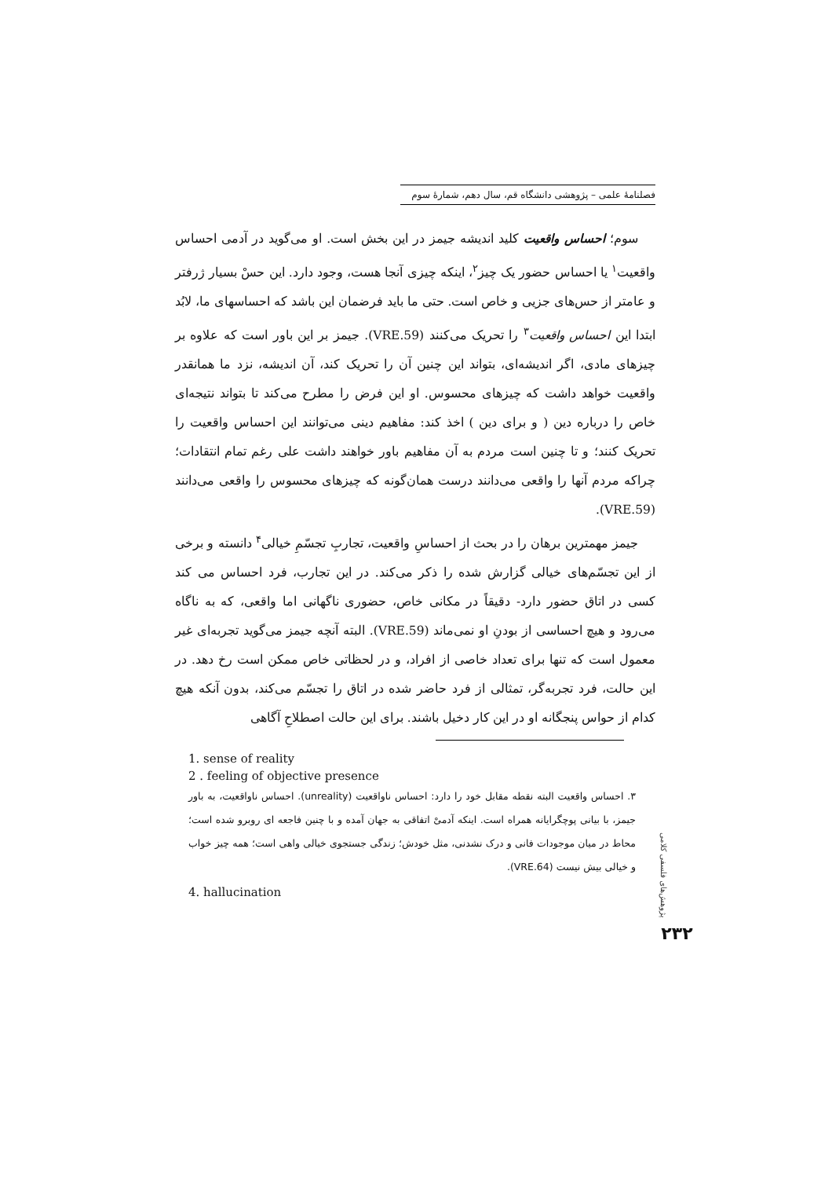فصلنامهٔ علمی – پژوهشی دانشگاه قم، سال دهم، شمارهٔ سوم
سوم؛ احساس واقعیت کلید اندیشه جیمز در این بخش است. او می‌گوید در آدمی احساس واقعیت<sup>۱</sup> یا احساس حضور یک چیز<sup>۲</sup>، اینکه چیزی آنجا هست، وجود دارد. این حسْ بسیار ژرفتر و عامتر از حس‌های جزیی و خاص است. حتی ما باید فرضمان این باشد که احساسهای ما، لابُد ابتدا این احساس واقعیت<sup>۳</sup> را تحریک می‌کنند (VRE.59). جیمز بر این باور است که علاوه بر چیزهای مادی، اگر اندیشه‌ای، بتواند این چنین آن را تحریک کند، آن اندیشه، نزد ما همانقدر واقعیت خواهد داشت که چیزهای محسوس. او این فرض را مطرح می‌کند تا بتواند نتیجه‌ای خاص را درباره دین ( و برای دین ) اخذ کند: مفاهیم دینی می‌توانند این احساس واقعیت را تحریک کنند؛ و تا چنین است مردم به آن مفاهیم باور خواهند داشت علی رغم تمام انتقادات؛ چراکه مردم آنها را واقعی می‌دانند درست همان‌گونه که چیزهای محسوس را واقعی می‌دانند (VRE.59).
جیمز مهمترین برهان را در بحث از احساسِ واقعیت، تجاربِ تجسّمِ خیالی<sup>۴</sup> دانسته و برخی از این تجسّم‌های خیالی گزارش شده را ذکر می‌کند. در این تجارب، فرد احساس می کند کسی در اتاق حضور دارد- دقیقاً در مکانی خاص، حضوری ناگهانی اما واقعی، که به ناگاه می‌رود و هیچ احساسی از بودنِ او نمی‌ماند (VRE.59). البته آنچه جیمز می‌گوید تجربه‌ای غیر معمول است که تنها برای تعداد خاصی از افراد، و در لحظاتی خاص ممکن است رخ دهد. در این حالت، فرد تجربه‌گر، تمثالی از فرد حاضر شده در اتاق را تجسّم می‌کند، بدون آنکه هیچ کدام از حواس پنجگانه او در این کار دخیل باشند. برای این حالت اصطلاحِ آگاهی
1. sense of reality
2 . feeling of objective presence
۳. احساس واقعیت البته نقطه مقابل خود را دارد: احساس ناواقعیت (unreality). احساس ناواقعیت، به باور جیمز، با بیانی پوچگرایانه همراه است. اینکه آدمیْ اتفاقی به جهان آمده و با چنین فاجعه ای روبرو شده است؛ محاط در میان موجودات فانی و درک نشدنی، مثل خودش؛ زندگی جستجوی خیالی واهی است؛ همه چیز خواب و خیالی بیش نیست (VRE.64).
4. hallucination
پژوهش‌های فلسفی کلامی
۲۳۲